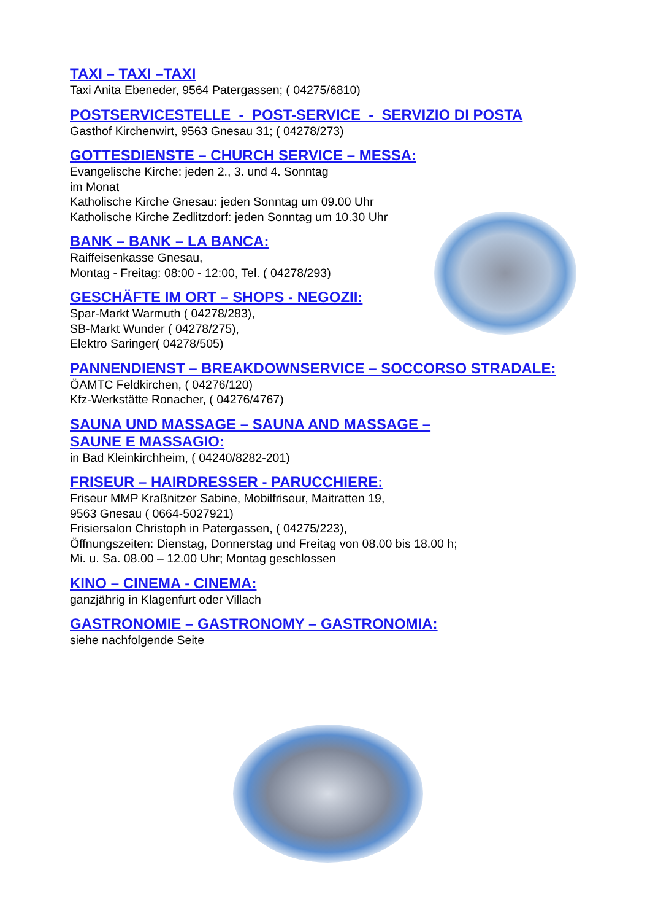TAXI – TAXI –TAXI
Taxi Anita Ebeneder, 9564 Patergassen; ( 04275/6810)
POSTSERVICESTELLE - POST-SERVICE - SERVIZIO DI POSTA
Gasthof Kirchenwirt, 9563 Gnesau 31; ( 04278/273)
GOTTESDIENSTE – CHURCH SERVICE – MESSA:
Evangelische Kirche: jeden 2., 3. und 4. Sonntag
im Monat
Katholische Kirche Gnesau: jeden Sonntag um 09.00 Uhr
Katholische Kirche Zedlitzdorf: jeden Sonntag um 10.30 Uhr
BANK – BANK – LA BANCA:
Raiffeisenkasse Gnesau,
Montag - Freitag: 08:00 - 12:00, Tel. ( 04278/293)
GESCHÄFTE IM ORT – SHOPS - NEGOZII:
Spar-Markt Warmuth ( 04278/283),
SB-Markt Wunder ( 04278/275),
Elektro Saringer( 04278/505)
PANNENDIENST – BREAKDOWNSERVICE – SOCCORSO STRADALE:
ÖAMTC Feldkirchen, ( 04276/120)
Kfz-Werkstätte Ronacher, ( 04276/4767)
SAUNA UND MASSAGE – SAUNA AND MASSAGE –
SAUNE E MASSAGIO:
in Bad Kleinkirchheim, ( 04240/8282-201)
FRISEUR – HAIRDRESSER - PARUCCHIERE:
Friseur MMP Kraßnitzer Sabine, Mobilfriseur, Maitratten 19,
9563 Gnesau ( 0664-5027921)
Frisiersalon Christoph in Patergassen, ( 04275/223),
Öffnungszeiten: Dienstag, Donnerstag und Freitag von 08.00 bis 18.00 h;
Mi. u. Sa. 08.00 – 12.00 Uhr; Montag geschlossen
KINO – CINEMA - CINEMA:
ganzjährig in Klagenfurt oder Villach
GASTRONOMIE – GASTRONOMY – GASTRONOMIA:
siehe nachfolgende Seite